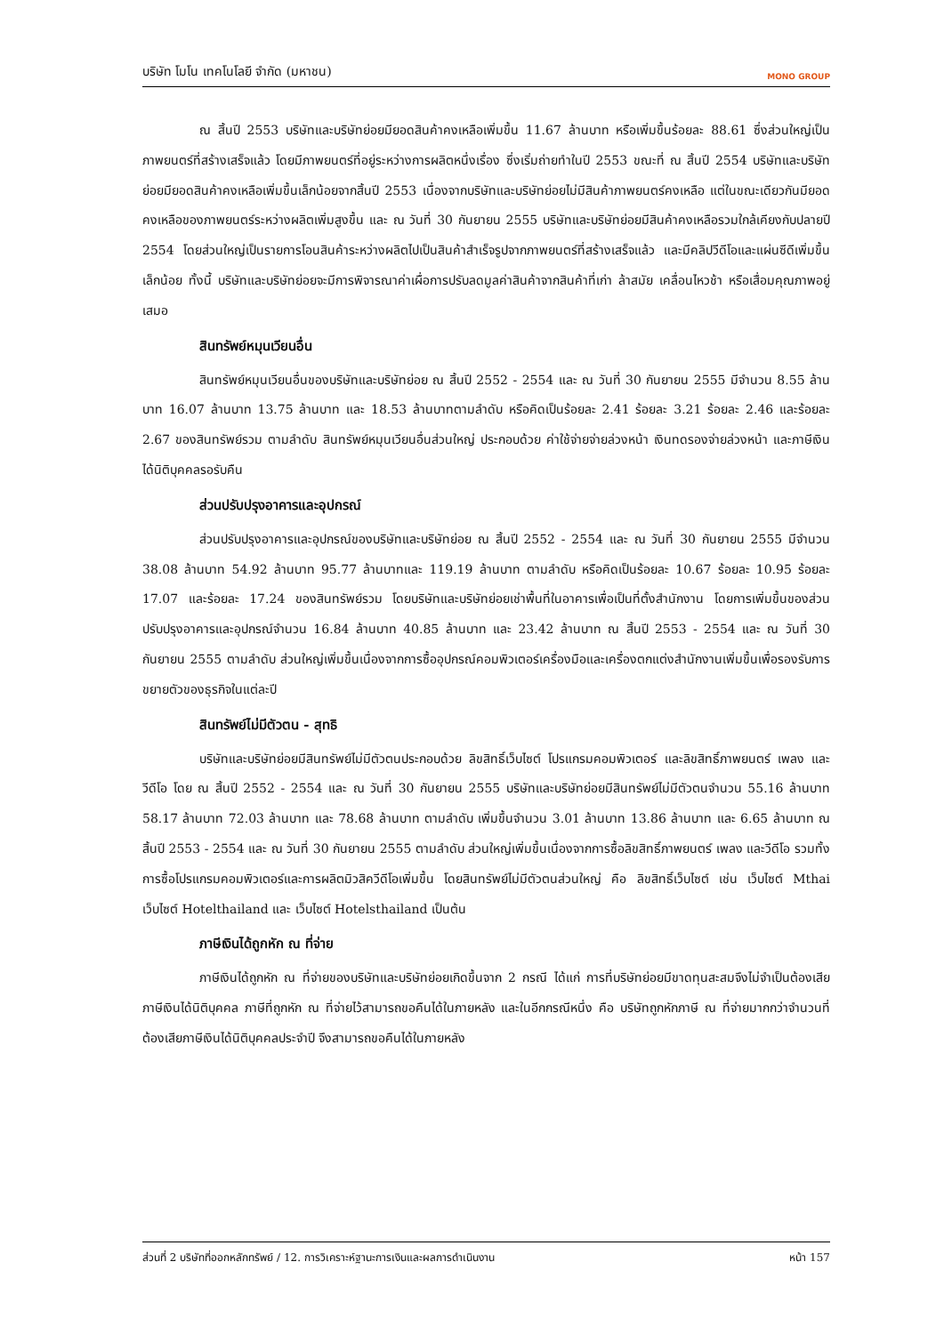บริษัท โมโน เทคโนโลยี จำกัด (มหาชน) MONO GROUP
ณ สิ้นปี 2553 บริษัทและบริษัทย่อยมียอดสินค้าคงเหลือเพิ่มขึ้น 11.67 ล้านบาท หรือเพิ่มขึ้นร้อยละ 88.61 ซึ่งส่วนใหญ่เป็นภาพยนตร์ที่สร้างเสร็จแล้ว โดยมีภาพยนตร์ที่อยู่ระหว่างการผลิตหนึ่งเรื่อง ซึ่งเริ่มถ่ายทำในปี 2553 ขณะที่ ณ สิ้นปี 2554 บริษัทและบริษัทย่อยมียอดสินค้าคงเหลือเพิ่มขึ้นเล็กน้อยจากสิ้นปี 2553 เนื่องจากบริษัทและบริษัทย่อยไม่มีสินค้าภาพยนตร์คงเหลือ แต่ในขณะเดียวกันมียอดคงเหลือของภาพยนตร์ระหว่างผลิตเพิ่มสูงขึ้น และ ณ วันที่ 30 กันยายน 2555 บริษัทและบริษัทย่อยมีสินค้าคงเหลือรวมใกล้เคียงกับปลายปี 2554 โดยส่วนใหญ่เป็นรายการโอนสินค้าระหว่างผลิตไปเป็นสินค้าสำเร็จรูปจากภาพยนตร์ที่สร้างเสร็จแล้ว และมีคลิปวีดีโอและแผ่นซีดีเพิ่มขึ้นเล็กน้อย ทั้งนี้ บริษัทและบริษัทย่อยจะมีการพิจารณาค่าเผื่อการปรับลดมูลค่าสินค้าจากสินค้าที่เก่า ล้าสมัย เคลื่อนไหวช้า หรือเสื่อมคุณภาพอยู่เสมอ
สินทรัพย์หมุนเวียนอื่น
สินทรัพย์หมุนเวียนอื่นของบริษัทและบริษัทย่อย ณ สิ้นปี 2552 - 2554 และ ณ วันที่ 30 กันยายน 2555 มีจำนวน 8.55 ล้านบาท 16.07 ล้านบาท 13.75 ล้านบาท และ 18.53 ล้านบาทตามลำดับ หรือคิดเป็นร้อยละ 2.41 ร้อยละ 3.21 ร้อยละ 2.46 และร้อยละ 2.67 ของสินทรัพย์รวม ตามลำดับ สินทรัพย์หมุนเวียนอื่นส่วนใหญ่ ประกอบด้วย ค่าใช้จ่ายจ่ายล่วงหน้า เงินทดรองจ่ายล่วงหน้า และภาษีเงินได้นิติบุคคลรอรับคืน
ส่วนปรับปรุงอาคารและอุปกรณ์
ส่วนปรับปรุงอาคารและอุปกรณ์ของบริษัทและบริษัทย่อย ณ สิ้นปี 2552 - 2554 และ ณ วันที่ 30 กันยายน 2555 มีจำนวน 38.08 ล้านบาท 54.92 ล้านบาท 95.77 ล้านบาทและ 119.19 ล้านบาท ตามลำดับ หรือคิดเป็นร้อยละ 10.67 ร้อยละ 10.95 ร้อยละ 17.07 และร้อยละ 17.24 ของสินทรัพย์รวม โดยบริษัทและบริษัทย่อยเช่าพื้นที่ในอาคารเพื่อเป็นที่ตั้งสำนักงาน โดยการเพิ่มขึ้นของส่วนปรับปรุงอาคารและอุปกรณ์จำนวน 16.84 ล้านบาท 40.85 ล้านบาท และ 23.42 ล้านบาท ณ สิ้นปี 2553 - 2554 และ ณ วันที่ 30 กันยายน 2555 ตามลำดับ ส่วนใหญ่เพิ่มขึ้นเนื่องจากการซื้ออุปกรณ์คอมพิวเตอร์เครื่องมือและเครื่องตกแต่งสำนักงานเพิ่มขึ้นเพื่อรองรับการขยายตัวของธุรกิจในแต่ละปี
สินทรัพย์ไม่มีตัวตน - สุทธิ
บริษัทและบริษัทย่อยมีสินทรัพย์ไม่มีตัวตนประกอบด้วย ลิขสิทธิ์เว็บไซต์ โปรแกรมคอมพิวเตอร์ และลิขสิทธิ์ภาพยนตร์ เพลง และวีดีโอ โดย ณ สิ้นปี 2552 - 2554 และ ณ วันที่ 30 กันยายน 2555 บริษัทและบริษัทย่อยมีสินทรัพย์ไม่มีตัวตนจำนวน 55.16 ล้านบาท 58.17 ล้านบาท 72.03 ล้านบาท และ 78.68 ล้านบาท ตามลำดับ เพิ่มขึ้นจำนวน 3.01 ล้านบาท 13.86 ล้านบาท และ 6.65 ล้านบาท ณ สิ้นปี 2553 - 2554 และ ณ วันที่ 30 กันยายน 2555 ตามลำดับ ส่วนใหญ่เพิ่มขึ้นเนื่องจากการซื้อลิขสิทธิ์ภาพยนตร์ เพลง และวีดีโอ รวมทั้งการซื้อโปรแกรมคอมพิวเตอร์และการผลิตมิวสิควีดีโอเพิ่มขึ้น โดยสินทรัพย์ไม่มีตัวตนส่วนใหญ่ คือ ลิขสิทธิ์เว็บไซต์ เช่น เว็บไซต์ Mthai เว็บไซต์ Hotelthailand และ เว็บไซต์ Hotelsthailand เป็นต้น
ภาษีเงินได้ถูกหัก ณ ที่จ่าย
ภาษีเงินได้ถูกหัก ณ ที่จ่ายของบริษัทและบริษัทย่อยเกิดขึ้นจาก 2 กรณี ได้แก่ การที่บริษัทย่อยมีขาดทุนสะสมจึงไม่จำเป็นต้องเสียภาษีเงินได้นิติบุคคล ภาษีที่ถูกหัก ณ ที่จ่ายไว้สามารถขอคืนได้ในภายหลัง และในอีกกรณีหนึ่ง คือ บริษัทถูกหักภาษี ณ ที่จ่ายมากกว่าจำนวนที่ต้องเสียภาษีเงินได้นิติบุคคลประจำปี จึงสามารถขอคืนได้ในภายหลัง
ส่วนที่ 2 บริษัทที่ออกหลักทรัพย์ / 12. การวิเคราะห์ฐานะการเงินและผลการดำเนินงาน หน้า 157